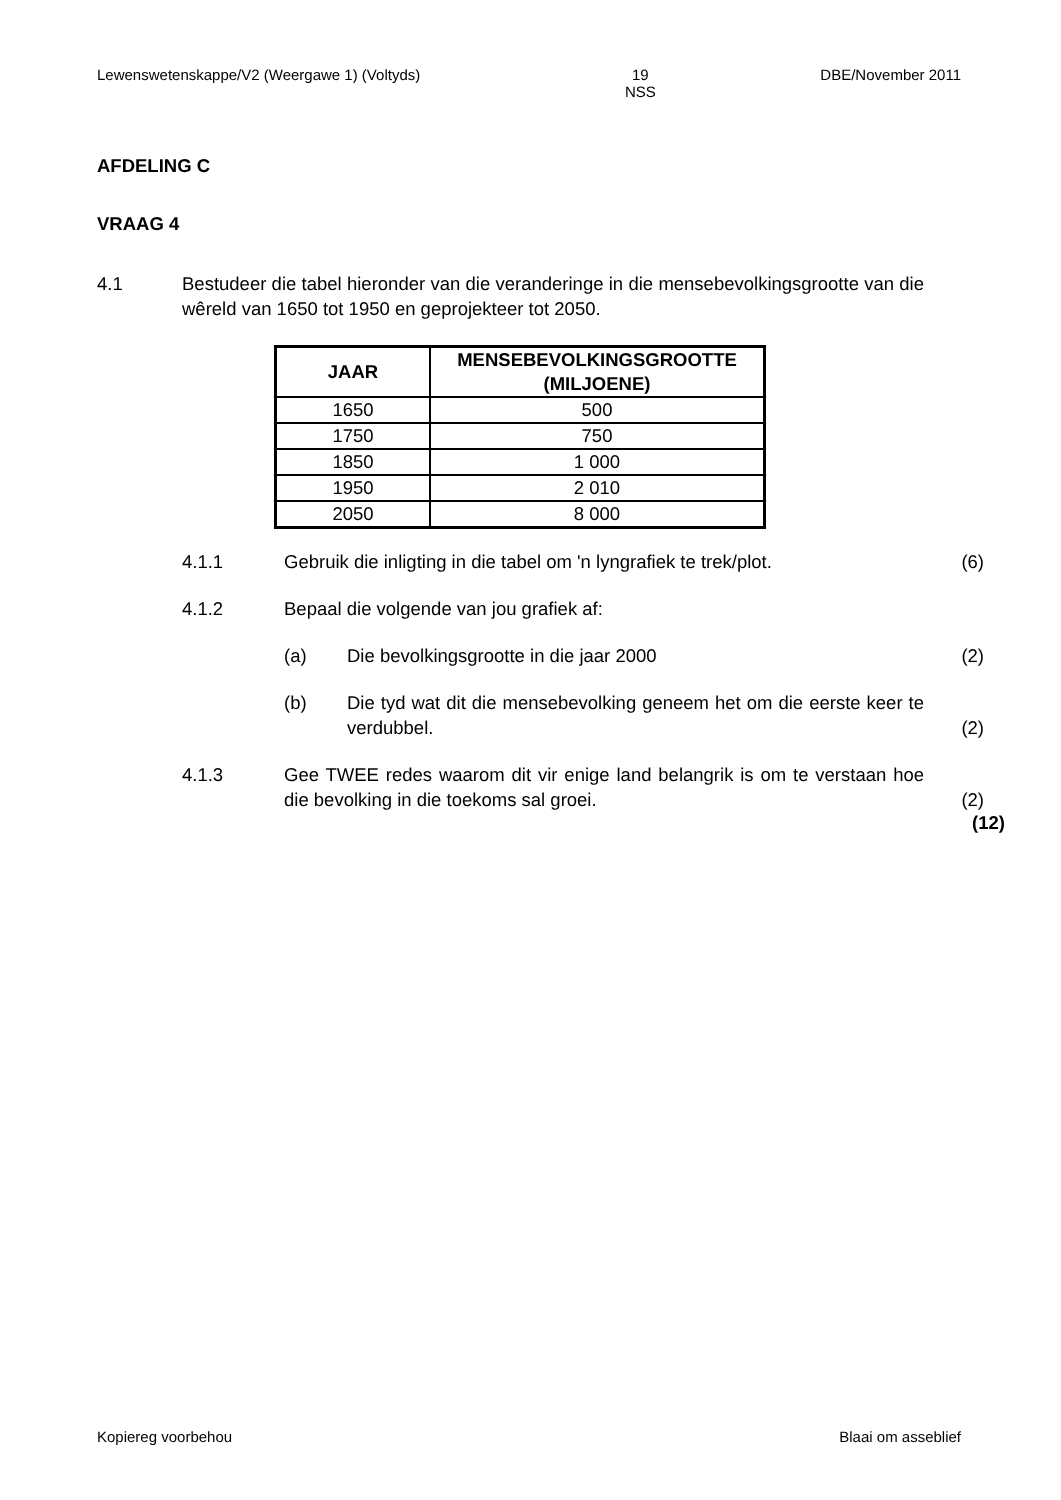Lewenswetenskappe/V2 (Weergawe 1) (Voltyds) 19
NSS DBE/November 2011
AFDELING C
VRAAG 4
4.1 Bestudeer die tabel hieronder van die veranderinge in die mensebevolkingsgrootte van die wêreld van 1650 tot 1950 en geprojekteer tot 2050.
| JAAR | MENSEBEVOLKINGSGROOTTE (MILJOENE) |
| --- | --- |
| 1650 | 500 |
| 1750 | 750 |
| 1850 | 1 000 |
| 1950 | 2 010 |
| 2050 | 8 000 |
4.1.1 Gebruik die inligting in die tabel om 'n lyngrafiek te trek/plot.
(6)
4.1.2 Bepaal die volgende van jou grafiek af:
(a) Die bevolkingsgrootte in die jaar 2000 (2)
(b) Die tyd wat dit die mensebevolking geneem het om die eerste keer te verdubbel.
(2)
4.1.3 Gee TWEE redes waarom dit vir enige land belangrik is om te verstaan hoe die bevolking in die toekoms sal groei.
(2)
(12)
Kopiereg voorbehou Blaai om asseblief